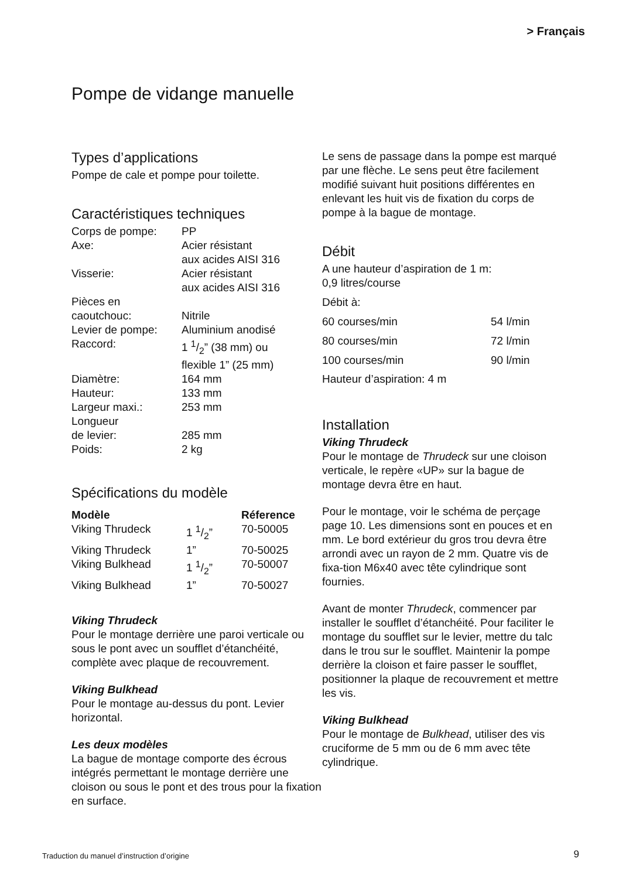> Français
Pompe de vidange manuelle
Types d’applications
Pompe de cale et pompe pour toilette.
Caractéristiques techniques
| Corps de pompe: | PP |
| Axe: | Acier résistant aux acides AISI 316 |
| Visserie: | Acier résistant aux acides AISI 316 |
| Pièces en caoutchouc: | Nitrile |
| Levier de pompe: | Aluminium anodisé |
| Raccord: | 1 1/2” (38 mm) ou flexible 1” (25 mm) |
| Diamètre: | 164 mm |
| Hauteur: | 133 mm |
| Largeur maxi.: | 253 mm |
| Longueur de levier: | 285 mm |
| Poids: | 2 kg |
Spécifications du modèle
| Modèle | | Réference |
| --- | --- | --- |
| Viking Thrudeck | 1 1/2” | 70-50005 |
| Viking Thrudeck | 1” | 70-50025 |
| Viking Bulkhead | 1 1/2” | 70-50007 |
| Viking Bulkhead | 1” | 70-50027 |
Viking Thrudeck
Pour le montage derrière une paroi verticale ou sous le pont avec un soufflet d’étanchéité, complète avec plaque de recouvrement.
Viking Bulkhead
Pour le montage au-dessus du pont. Levier horizontal.
Les deux modèles
La bague de montage comporte des écrous intégrés permettant le montage derrière une cloison ou sous le pont et des trous pour la fixation en surface.
Le sens de passage dans la pompe est marqué par une flèche. Le sens peut être facilement modifié suivant huit positions différentes en enlevant les huit vis de fixation du corps de pompe à la bague de montage.
Débit
A une hauteur d’aspiration de 1 m:
0,9 litres/course
| Débit à: | |
| 60 courses/min | 54 l/min |
| 80 courses/min | 72 l/min |
| 100 courses/min | 90 l/min |
Hauteur d’aspiration: 4 m
Installation
Viking Thrudeck
Pour le montage de Thrudeck sur une cloison verticale, le repère «UP» sur la bague de montage devra être en haut.
Pour le montage, voir le schéma de perçage page 10. Les dimensions sont en pouces et en mm. Le bord extérieur du gros trou devra être arrondi avec un rayon de 2 mm. Quatre vis de fixa-tion M6x40 avec tête cylindrique sont fournies.
Avant de monter Thrudeck, commencer par installer le soufflet d’étanchéité. Pour faciliter le montage du soufflet sur le levier, mettre du talc dans le trou sur le soufflet. Maintenir la pompe derrière la cloison et faire passer le soufflet, positionner la plaque de recouvrement et mettre les vis.
Viking Bulkhead
Pour le montage de Bulkhead, utiliser des vis cruciforme de 5 mm ou de 6 mm avec tête cylindrique.
Traduction du manuel d’instruction d’origine
9